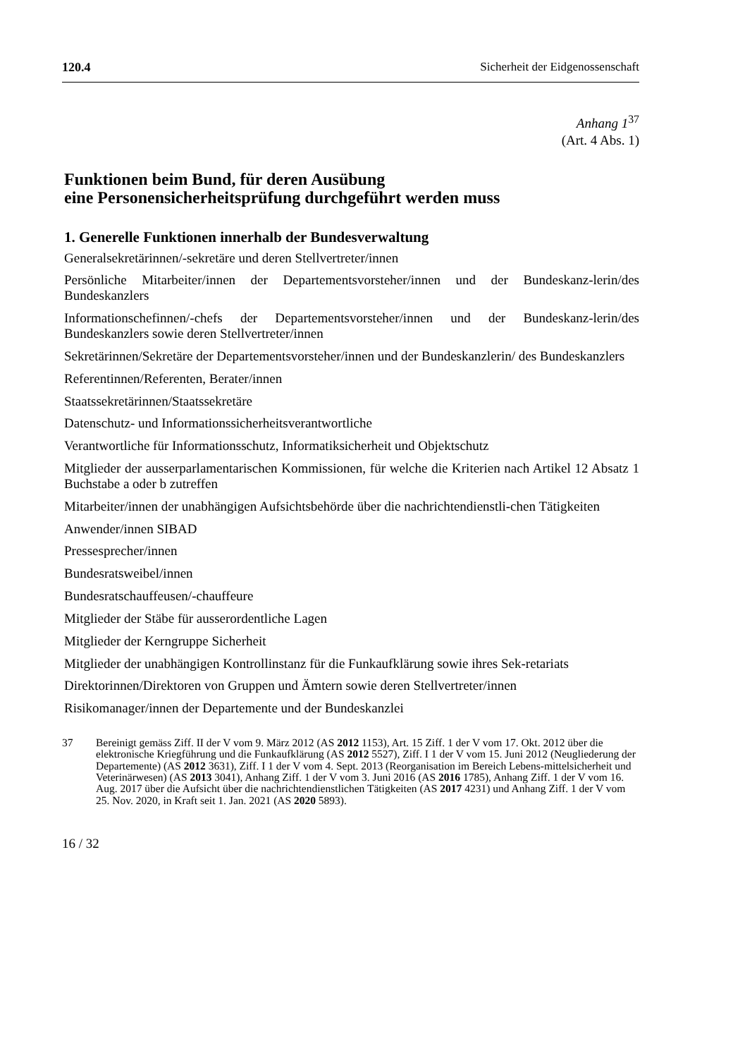120.4 Sicherheit der Eidgenossenschaft
Anhang 1<sup>37</sup>
(Art. 4 Abs. 1)
Funktionen beim Bund, für deren Ausübung
eine Personensicherheitsprüfung durchgeführt werden muss
1. Generelle Funktionen innerhalb der Bundesverwaltung
Generalsekretärinnen/-sekretäre und deren Stellvertreter/innen
Persönliche Mitarbeiter/innen der Departementsvorsteher/innen und der Bundeskanz-lerin/des Bundeskanzlers
Informationschefinnen/-chefs der Departementsvorsteher/innen und der Bundeskanz-lerin/des Bundeskanzlers sowie deren Stellvertreter/innen
Sekretärinnen/Sekretäre der Departementsvorsteher/innen und der Bundeskanzlerin/ des Bundeskanzlers
Referentinnen/Referenten, Berater/innen
Staatssekretärinnen/Staatssekretäre
Datenschutz- und Informationssicherheitsverantwortliche
Verantwortliche für Informationsschutz, Informatiksicherheit und Objektschutz
Mitglieder der ausserparlamentarischen Kommissionen, für welche die Kriterien nach Artikel 12 Absatz 1 Buchstabe a oder b zutreffen
Mitarbeiter/innen der unabhängigen Aufsichtsbehörde über die nachrichtendienstli-chen Tätigkeiten
Anwender/innen SIBAD
Pressesprecher/innen
Bundesratsweibel/innen
Bundesratschauffeusen/-chauffeure
Mitglieder der Stäbe für ausserordentliche Lagen
Mitglieder der Kerngruppe Sicherheit
Mitglieder der unabhängigen Kontrollinstanz für die Funkaufklärung sowie ihres Sek-retariats
Direktorinnen/Direktoren von Gruppen und Ämtern sowie deren Stellvertreter/innen
Risikomanager/innen der Departemente und der Bundeskanzlei
37 Bereinigt gemäss Ziff. II der V vom 9. März 2012 (AS 2012 1153), Art. 15 Ziff. 1 der V vom 17. Okt. 2012 über die elektronische Kriegführung und die Funkaufklärung (AS 2012 5527), Ziff. I 1 der V vom 15. Juni 2012 (Neugliederung der Departemente) (AS 2012 3631), Ziff. I 1 der V vom 4. Sept. 2013 (Reorganisation im Bereich Lebens-mittelsicherheit und Veterinärwesen) (AS 2013 3041), Anhang Ziff. 1 der V vom 3. Juni 2016 (AS 2016 1785), Anhang Ziff. 1 der V vom 16. Aug. 2017 über die Aufsicht über die nachrichtendienstlichen Tätigkeiten (AS 2017 4231) und Anhang Ziff. 1 der V vom 25. Nov. 2020, in Kraft seit 1. Jan. 2021 (AS 2020 5893).
16 / 32